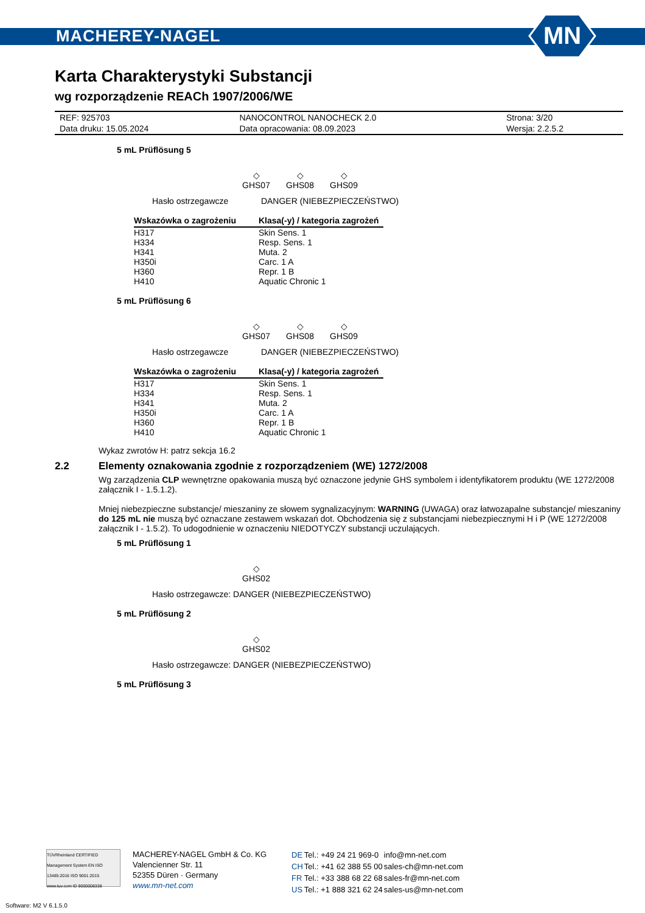MACHEREY-NAGEL
MN
Karta Charakterystyki Substancji
wg rozporządzenie REACh 1907/2006/WE
| REF: 925703 | NANOCONTROL NANOCHECK 2.0 | Strona: 3/20 |
| Data druku: 15.05.2024 | Data opracowania: 08.09.2023 | Wersja: 2.2.5.2 |
5 mL Prüflösung 5
◇
GHS07
◇
GHS08
◇
GHS09
Hasło ostrzegawcze DANGER (NIEBEZPIECZEŃSTWO)
| Wskazówka o zagrożeniu | Klasa(-y) / kategoria zagrożeń |
| --- | --- |
| H317 | Skin Sens. 1 |
| H334 | Resp. Sens. 1 |
| H341 | Muta. 2 |
| H350i | Carc. 1 A |
| H360 | Repr. 1 B |
| H410 | Aquatic Chronic 1 |
5 mL Prüflösung 6
◇
GHS07
◇
GHS08
◇
GHS09
Hasło ostrzegawcze DANGER (NIEBEZPIECZEŃSTWO)
| Wskazówka o zagrożeniu | Klasa(-y) / kategoria zagrożeń |
| --- | --- |
| H317 | Skin Sens. 1 |
| H334 | Resp. Sens. 1 |
| H341 | Muta. 2 |
| H350i | Carc. 1 A |
| H360 | Repr. 1 B |
| H410 | Aquatic Chronic 1 |
Wykaz zwrotów H: patrz sekcja 16.2
2.2 Elementy oznakowania zgodnie z rozporządzeniem (WE) 1272/2008
Wg zarządzenia CLP wewnętrzne opakowania muszą być oznaczone jedynie GHS symbolem i identyfikatorem produktu (WE 1272/2008 załącznik I - 1.5.1.2).
Mniej niebezpieczne substancje/ mieszaniny ze słowem sygnalizacyjnym: WARNING (UWAGA) oraz łatwozapalne substancje/ mieszaniny do 125 mL nie muszą być oznaczane zestawem wskazań dot. Obchodzenia się z substancjami niebezpiecznymi H i P (WE 1272/2008 załącznik I - 1.5.2). To udogodnienie w oznaczeniu NIEDOTYCZY substancji uczulających.
5 mL Prüflösung 1
◇
GHS02
Hasło ostrzegawcze: DANGER (NIEBEZPIECZEŃSTWO)
5 mL Prüflösung 2
◇
GHS02
Hasło ostrzegawcze: DANGER (NIEBEZPIECZEŃSTWO)
5 mL Prüflösung 3
TÜVRheinland CERTIFIED Management System EN ISO 13485:2016 ISO 9001:2015 www.tuv.com ID 9000008338
MACHEREY-NAGEL GmbH & Co. KG
Valencienner Str. 11
52355 Düren · Germany
www.mn-net.com
| DE | Tel.: +49 24 21 969-0 | info@mn-net.com |
| CH | Tel.: +41 62 388 55 00 | sales-ch@mn-net.com |
| FR | Tel.: +33 388 68 22 68 | sales-fr@mn-net.com |
| US | Tel.: +1 888 321 62 24 | sales-us@mn-net.com |
Software: M2 V 6.1.5.0